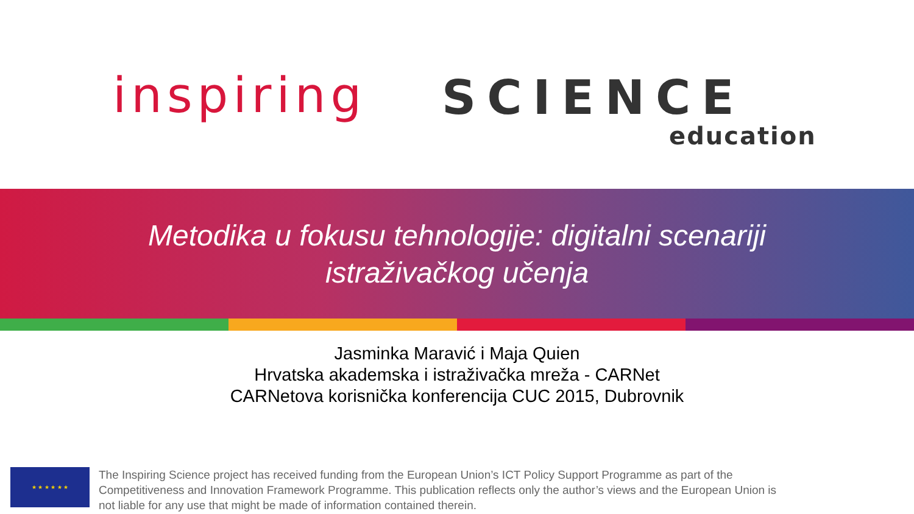inspiring SCIENCE
education
Metodika u fokusu tehnologije: digitalni scenariji
istraživačkog učenja
Jasminka Maravić i Maja Quien
Hrvatska akademska i istraživačka mreža - CARNet
CARNetova korisnička konferencija CUC 2015, Dubrovnik
★ ★ ★ ★ ★ ★
The Inspiring Science project has received funding from the European Union’s ICT Policy Support Programme as part of the Competitiveness and Innovation Framework Programme. This publication reflects only the author’s views and the European Union is not liable for any use that might be made of information contained therein.